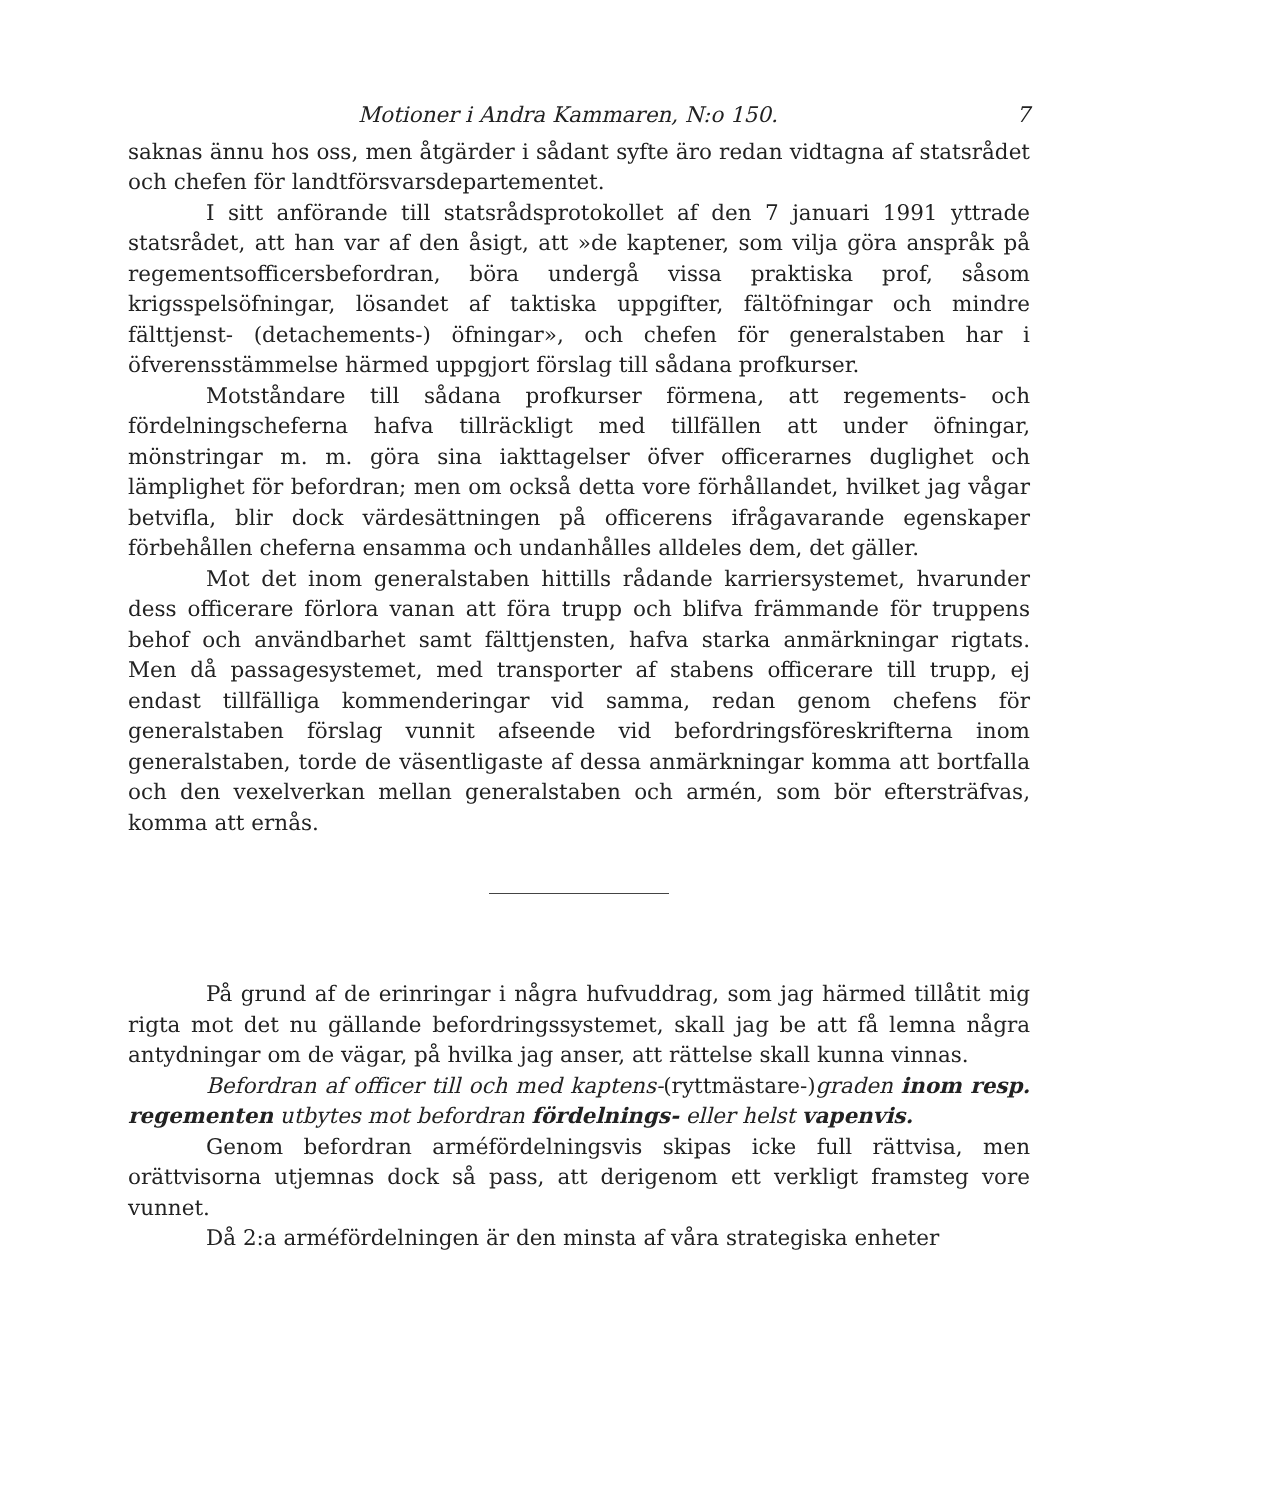Motioner i Andra Kammaren, N:o 150. 7
saknas ännu hos oss, men åtgärder i sådant syfte äro redan vidtagna af statsrådet och chefen för landtförsvarsdepartementet.
I sitt anförande till statsrådsprotokollet af den 7 januari 1991 yttrade statsrådet, att han var af den åsigt, att »de kaptener, som vilja göra anspråk på regementsofficersbefordran, böra undergå vissa praktiska prof, såsom krigsspelsöfningar, lösandet af taktiska uppgifter, fältöfningar och mindre fälttjenst- (detachements-) öfningar», och chefen för generalstaben har i öfverensstämmelse härmed uppgjort förslag till sådana profkurser.
Motståndare till sådana profkurser förmena, att regements- och fördelningscheferna hafva tillräckligt med tillfällen att under öfningar, mönstringar m. m. göra sina iakttagelser öfver officerarnes duglighet och lämplighet för befordran; men om också detta vore förhållandet, hvilket jag vågar betvifla, blir dock värdesättningen på officerens ifrågavarande egenskaper förbehållen cheferna ensamma och undanhålles alldeles dem, det gäller.
Mot det inom generalstaben hittills rådande karriersystemet, hvarunder dess officerare förlora vanan att föra trupp och blifva främmande för truppens behof och användbarhet samt fälttjensten, hafva starka anmärkningar rigtats. Men då passagesystemet, med transporter af stabens officerare till trupp, ej endast tillfälliga kommenderingar vid samma, redan genom chefens för generalstaben förslag vunnit afseende vid befordringsföreskrifterna inom generalstaben, torde de väsentligaste af dessa anmärkningar komma att bortfalla och den vexelverkan mellan generalstaben och armén, som bör eftersträfvas, komma att ernås.
På grund af de erinringar i några hufvuddrag, som jag härmed tillåtit mig rigta mot det nu gällande befordringssystemet, skall jag be att få lemna några antydningar om de vägar, på hvilka jag anser, att rättelse skall kunna vinnas.
Befordran af officer till och med kaptens-(ryttmästare-)graden inom resp. regementen utbytes mot befordran fördelnings- eller helst vapenvis.
Genom befordran arméfördelningsvis skipas icke full rättvisa, men orättvisorna utjemnas dock så pass, att derigenom ett verkligt framsteg vore vunnet.
Då 2:a arméfördelningen är den minsta af våra strategiska enheter